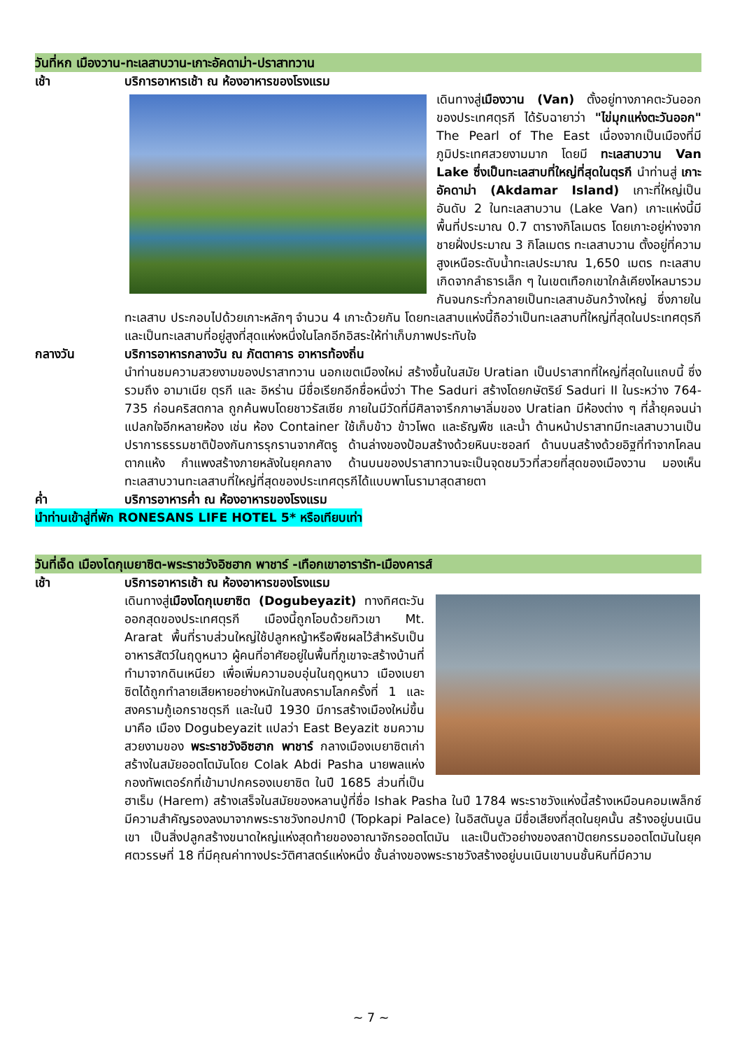วันที่หก เมืองวาน-ทะเลสาบวาน-เกาะอัคดาม่า-ปราสาทวาน
เช้า บริการอาหารเช้า ณ ห้องอาหารของโรงแรม
เดินทางสู่เมืองวาน (Van) ตั้งอยู่ทางภาคตะวันออกของประเทศตุรกี ได้รับฉายาว่า "ไข่มุกแห่งตะวันออก" The Pearl of The East เนื่องจากเป็นเมืองที่มีภูมิประเทศสวยงามมาก โดยมี ทะเลสาบวาน Van Lake ซึ่งเป็นทะเลสาบที่ใหญ่ที่สุดในตุรกี นำท่านสู่ เกาะอัคดาม่า (Akdamar Island) เกาะที่ใหญ่เป็นอันดับ 2 ในทะเลสาบวาน (Lake Van) เกาะแห่งนี้มีพื้นที่ประมาณ 0.7 ตารางกิโลเมตร โดยเกาะอยู่ห่างจากชายฝั่งประมาณ 3 กิโลเมตร ทะเลสาบวาน ตั้งอยู่ที่ความสูงเหนือระดับน้ำทะเลประมาณ 1,650 เมตร ทะเลสาบเกิดจากลำธารเล็ก ๆ ในเขตเทือกเขาใกล้เคียงไหลมารวมกันจนกระทั่วกลายเป็นทะเลสาบอันกว้างใหญ่ ซึ่งภายในทะเลสาบ ประกอบไปด้วยเกาะหลักๆ จำนวน 4 เกาะด้วยกัน โดยทะเลสาบแห่งนี้ถือว่าเป็นทะเลสาบที่ใหญ่ที่สุดในประเทศตุรกี และเป็นทะเลสาบที่อยู่สูงที่สุดแห่งหนึ่งในโลกอีกอิสระให้ท่าเก็บภาพประทับใจ
กลางวัน บริการอาหารกลางวัน ณ ภัตตาคาร อาหารท้องถิ่น
นำท่านชมความสวยงามของปราสาทวาน นอกเขตเมืองใหม่ สร้างขึ้นในสมัย Uratian เป็นปราสาทที่ใหญ่ที่สุดในแถบนี้ ซึ่งรวมถึง อามาเนีย ตุรกี และ อิหร่าน มีชื่อเรียกอีกชื่อหนึ่งว่า The Saduri สร้างโดยกษัตริย์ Saduri II ในระหว่าง 764-735 ก่อนคริสตกาล ถูกค้นพบโดยชาวรัสเซีย ภายในมีวัดที่มีศิลาจารึกภาษาลิ่มของ Uratian มีห้องต่าง ๆ ที่ล้ำยุคจนน่าแปลกใจอีกหลายห้อง เช่น ห้อง Container ใช้เก็บข้าว ข้าวโพด และธัญพืช และน้ำ ด้านหน้าปราสาทมีทะเลสาบวานเป็นปราการธรรมชาติป้องกันการรุกรานจากศัตรู ด้านล่างของป้อมสร้างด้วยหินบะซอลท์ ด้านบนสร้างด้วยอิฐที่ทำจากโคลนตากแห้ง กำแพงสร้างภายหลังในยุคกลาง ด้านบนของปราสาทวานจะเป็นจุดชมวิวที่สวยที่สุดของเมืองวาน มองเห็นทะเลสาบวานทะเลสาบที่ใหญ่ที่สุดของประเทศตุรกีได้แบบพาโนรามาสุดสายตา
ค่ำ บริการอาหารค่ำ ณ ห้องอาหารของโรงแรม
นำท่านเข้าสู่ที่พัก RONESANS LIFE HOTEL 5* หรือเทียบเท่า
วันที่เจ็ด เมืองโดกุเบยาซิต-พระราชวังอิซฮาก พาชาร์ -เทือกเขาอารารัท-เมืองคารส์
เช้า บริการอาหารเช้า ณ ห้องอาหารของโรงแรม
เดินทางสู่เมืองโดกุเบยาซิต (Dogubeyazit) ทางทิศตะวันออกสุดของประเทศตุรกี เมืองนี้ถูกโอบด้วยทิวเขา Mt. Ararat พื้นที่ราบส่วนใหญ่ใช้ปลูกหญ้าหรือพืชผลไว้สำหรับเป็นอาหารสัตว์ในฤดูหนาว ผู้คนที่อาศัยอยู่ในพื้นที่ภูเขาจะสร้างบ้านที่ทำมาจากดินเหนียว เพื่อเพิ่มความอบอุ่นในฤดูหนาว เมืองเบยาซิตได้ถูกทำลายเสียหายอย่างหนักในสงครามโลกครั้งที่ 1 และสงครามกู้เอกราชตุรกี และในปี 1930 มีการสร้างเมืองใหม่ขึ้นมาคือ เมือง Dogubeyazit แปลว่า East Beyazit ชมความสวยงามของ พระราชวังอิซฮาก พาชาร์ กลางเมืองเบยาซิตเก่า สร้างในสมัยออตโตมันโดย Colak Abdi Pasha นายพลแห่งกองทัพเตอร์กที่เข้ามาปกครองเบยาซิต ในปี 1685 ส่วนที่เป็นฮาเร็ม (Harem) สร้างเสร็จในสมัยของหลานปู่ที่ชื่อ Ishak Pasha ในปี 1784 พระราชวังแห่งนี้สร้างเหมือนคอมเพล็กซ์ มีความสำคัญรองลงมาจากพระราชวังทอปกาปึ (Topkapi Palace) ในอิสตันบูล มีชื่อเสียงที่สุดในยุคนั้น สร้างอยู่บนเนินเขา เป็นสิ่งปลูกสร้างขนาดใหญ่แห่งสุดท้ายของอาณาจักรออตโตมัน และเป็นตัวอย่างของสถาปัตยกรรมออตโตมันในยุคศตวรรษที่ 18 ที่มีคุณค่าทางประวัติศาสตร์แห่งหนึ่ง ชั้นล่างของพระราชวังสร้างอยู่บนเนินเขาบนชั้นหินที่มีความ
~ 7 ~